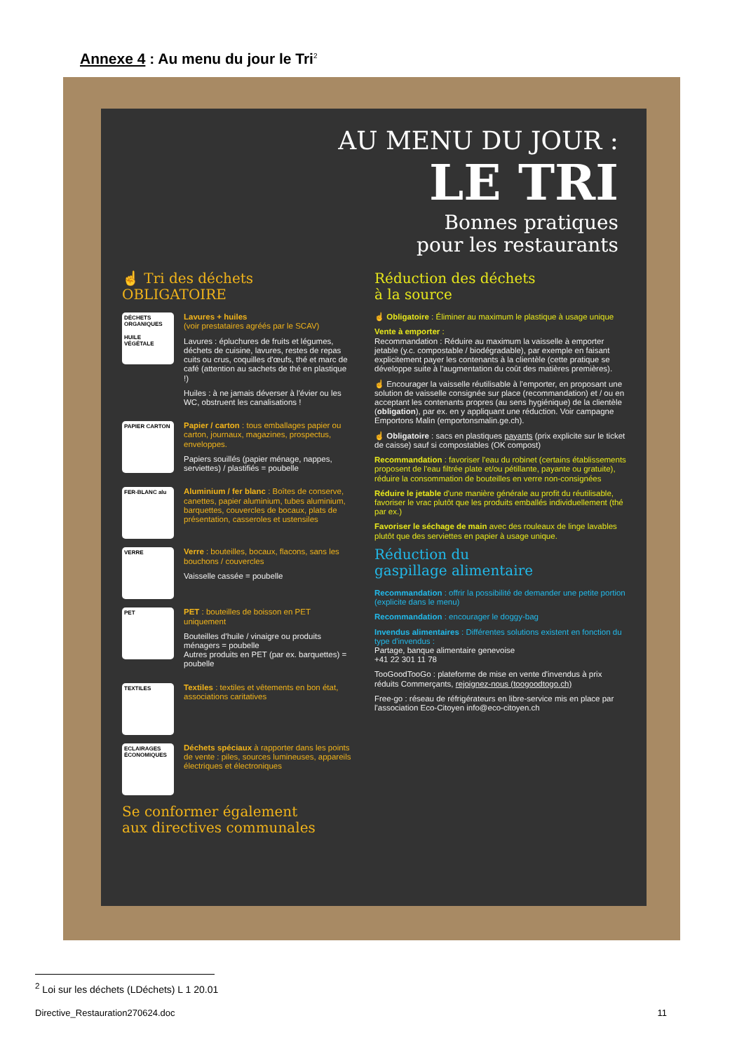Annexe 4 : Au menu du jour le Tri<sup>2</sup>
AU MENU DU JOUR :
LE TRI
Bonnes pratiques
pour les restaurants
☝ Tri des déchets
OBLIGATOIRE
DÉCHETS ORGANIQUES
HUILE VÉGÉTALE
Lavures + huiles
(voir prestataires agréés par le SCAV)
Lavures : épluchures de fruits et légumes, déchets de cuisine, lavures, restes de repas cuits ou crus, coquilles d'œufs, thé et marc de café (attention au sachets de thé en plastique !)
Huiles : à ne jamais déverser à l'évier ou les WC, obstruent les canalisations !
PAPIER CARTON
Papier / carton : tous emballages papier ou carton, journaux, magazines, prospectus, enveloppes.
Papiers souillés (papier ménage, nappes, serviettes) / plastifiés = poubelle
FER-BLANC alu
Aluminium / fer blanc : Boîtes de conserve, canettes, papier aluminium, tubes aluminium, barquettes, couvercles de bocaux, plats de présentation, casseroles et ustensiles
VERRE
Verre : bouteilles, bocaux, flacons, sans les bouchons / couvercles
Vaisselle cassée = poubelle
PET
PET : bouteilles de boisson en PET uniquement
Bouteilles d'huile / vinaigre ou produits ménagers = poubelle
Autres produits en PET (par ex. barquettes) = poubelle
TEXTILES
Textiles : textiles et vêtements en bon état, associations caritatives
ECLAIRAGES ÉCONOMIQUES
Déchets spéciaux à rapporter dans les points de vente : piles, sources lumineuses, appareils électriques et électroniques
Se conformer également
aux directives communales
Réduction des déchets
à la source
☝ Obligatoire : Éliminer au maximum le plastique à usage unique
Vente à emporter :
Recommandation : Réduire au maximum la vaisselle à emporter jetable (y.c. compostable / biodégradable), par exemple en faisant explicitement payer les contenants à la clientèle (cette pratique se développe suite à l'augmentation du coût des matières premières).
☝ Encourager la vaisselle réutilisable à l'emporter, en proposant une solution de vaisselle consignée sur place (recommandation) et / ou en acceptant les contenants propres (au sens hygiénique) de la clientèle (obligation), par ex. en y appliquant une réduction. Voir campagne Emportons Malin (emportonsmalin.ge.ch).
☝ Obligatoire : sacs en plastiques payants (prix explicite sur le ticket de caisse) sauf si compostables (OK compost)
Recommandation : favoriser l'eau du robinet (certains établissements proposent de l'eau filtrée plate et/ou pétillante, payante ou gratuite), réduire la consommation de bouteilles en verre non-consignées
Réduire le jetable d'une manière générale au profit du réutilisable, favoriser le vrac plutôt que les produits emballés individuellement (thé par ex.)
Favoriser le séchage de main avec des rouleaux de linge lavables plutôt que des serviettes en papier à usage unique.
Réduction du
gaspillage alimentaire
Recommandation : offrir la possibilité de demander une petite portion (explicite dans le menu)
Recommandation : encourager le doggy-bag
Invendus alimentaires : Différentes solutions existent en fonction du type d'invendus :
Partage, banque alimentaire genevoise
+41 22 301 11 78
TooGoodTooGo : plateforme de mise en vente d'invendus à prix réduits Commerçants, rejoignez-nous (toogoodtogo.ch)
Free-go : réseau de réfrigérateurs en libre-service mis en place par l'association Eco-Citoyen info@eco-citoyen.ch
<sup>2</sup> Loi sur les déchets (LDéchets) L 1 20.01
Directive_Restauration270624.doc 11